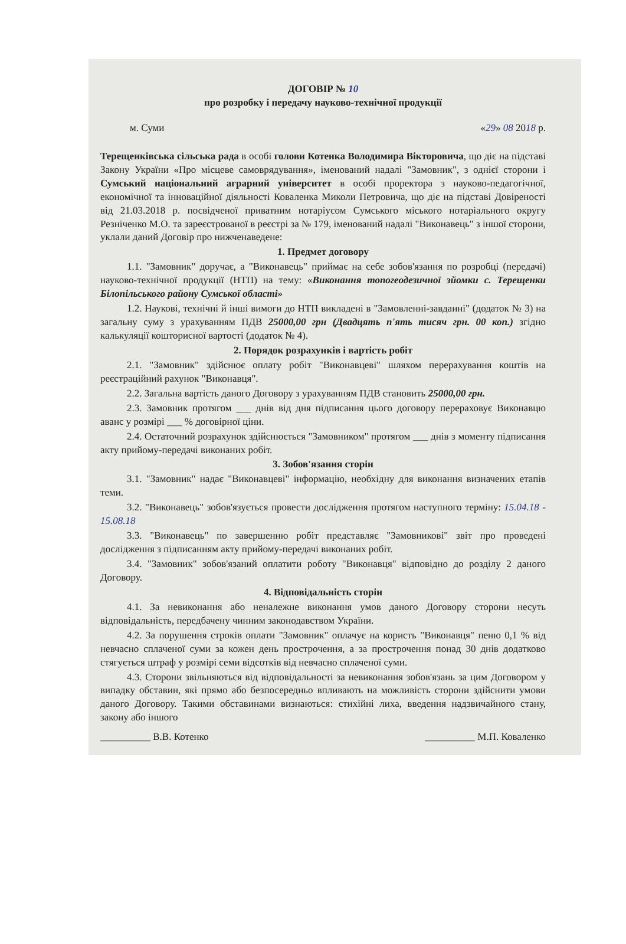ДОГОВІР № 10
про розробку і передачу науково-технічної продукції
м. Суми «29» 08 2018 р.
Терещенківська сільська рада в особі голови Котенка Володимира Вікторовича, що діє на підставі Закону України «Про місцеве самоврядування», іменований надалі "Замовник", з однієї сторони і Сумський національний аграрний університет в особі проректора з науково-педагогічної, економічної та інноваційної діяльності Коваленка Миколи Петровича, що діє на підставі Довіреності від 21.03.2018 р. посвідченої приватним нотаріусом Сумського міського нотаріального округу Резніченко М.О. та зареєстрованої в реєстрі за № 179, іменований надалі "Виконавець" з іншої сторони, уклали даний Договір про нижченаведене:
1. Предмет договору
1.1. "Замовник" доручає, а "Виконавець" приймає на себе зобов'язання по розробці (передачі) науково-технічної продукції (НТП) на тему: «Виконання топогеодезичної зйомки с. Терещенки Білопільського району Сумської області»
1.2. Наукові, технічні й інші вимоги до НТП викладені в "Замовленні-завданні" (додаток № 3) на загальну суму з урахуванням ПДВ 25000,00 грн (Двадцять п'ять тисяч грн. 00 коп.) згідно калькуляції кошторисної вартості (додаток № 4).
2. Порядок розрахунків і вартість робіт
2.1. "Замовник" здійснює оплату робіт "Виконавцеві" шляхом перерахування коштів на реєстраційний рахунок "Виконавця".
2.2. Загальна вартість даного Договору з урахуванням ПДВ становить 25000,00 грн.
2.3. Замовник протягом ___ днів від дня підписання цього договору перераховує Виконавцю аванс у розмірі ___ % договірної ціни.
2.4. Остаточний розрахунок здійснюється "Замовником" протягом ___ днів з моменту підписання акту прийому-передачі виконаних робіт.
3. Зобов'язання сторін
3.1. "Замовник" надає "Виконавцеві" інформацію, необхідну для виконання визначених етапів теми.
3.2. "Виконавець" зобов'язується провести дослідження протягом наступного терміну: 15.04.18 - 15.08.18
3.3. "Виконавець" по завершенню робіт представляє "Замовникові" звіт про проведені дослідження з підписанням акту прийому-передачі виконаних робіт.
3.4. "Замовник" зобов'язаний оплатити роботу "Виконавця" відповідно до розділу 2 даного Договору.
4. Відповідальність сторін
4.1. За невиконання або неналежне виконання умов даного Договору сторони несуть відповідальність, передбачену чинним законодавством України.
4.2. За порушення строків оплати "Замовник" оплачує на користь "Виконавця" пеню 0,1 % від невчасно сплаченої суми за кожен день прострочення, а за прострочення понад 30 днів додатково стягується штраф у розмірі семи відсотків від невчасно сплаченої суми.
4.3. Сторони звільняються від відповідальності за невиконання зобов'язань за цим Договором у випадку обставин, які прямо або безпосередньо впливають на можливість сторони здійснити умови даного Договору. Такими обставинами визнаються: стихійні лиха, введення надзвичайного стану, закону або іншого
__________ В.В. Котенко __________ М.П. Коваленко